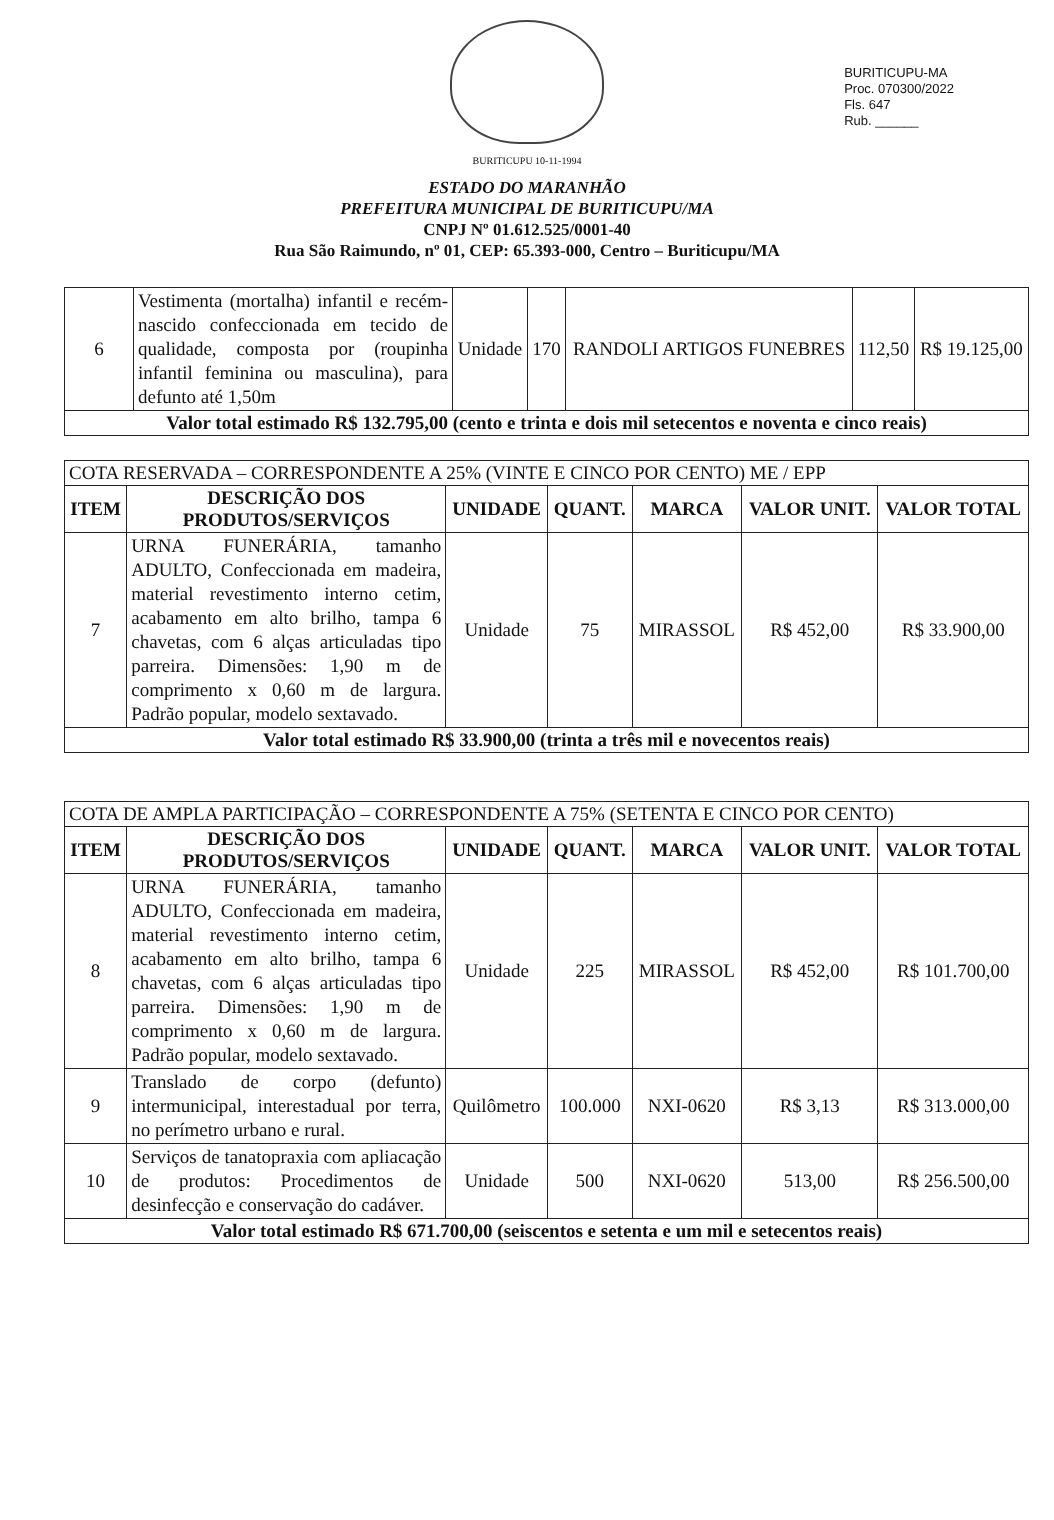BURITICUPU-MA
Proc. 070300/2022
Fls. 647
Rub. ______
BURITICUPU 10-11-1994
ESTADO DO MARANHÃO
PREFEITURA MUNICIPAL DE BURITICUPU/MA
CNPJ Nº 01.612.525/0001-40
Rua São Raimundo, nº 01, CEP: 65.393-000, Centro – Buriticupu/MA
| 6 | Vestimenta (mortalha) infantil e recém-nascido confeccionada em tecido de qualidade, composta por (roupinha infantil feminina ou masculina), para defunto até 1,50m | Unidade | 170 | RANDOLI ARTIGOS FUNEBRES | 112,50 | R$ 19.125,00 |
| Valor total estimado R$ 132.795,00 (cento e trinta e dois mil setecentos e noventa e cinco reais) | | | | | | |
| COTA RESERVADA – CORRESPONDENTE A 25% (VINTE E CINCO POR CENTO) ME / EPP | | | | | | |
| ITEM | DESCRIÇÃO DOS PRODUTOS/SERVIÇOS | UNIDADE | QUANT. | MARCA | VALOR UNIT. | VALOR TOTAL |
| 7 | URNA FUNERÁRIA, tamanho ADULTO, Confeccionada em madeira, material revestimento interno cetim, acabamento em alto brilho, tampa 6 chavetas, com 6 alças articuladas tipo parreira. Dimensões: 1,90 m de comprimento x 0,60 m de largura. Padrão popular, modelo sextavado. | Unidade | 75 | MIRASSOL | R$ 452,00 | R$ 33.900,00 |
| Valor total estimado R$ 33.900,00 (trinta a três mil e novecentos reais) | | | | | | |
| COTA DE AMPLA PARTICIPAÇÃO – CORRESPONDENTE A 75% (SETENTA E CINCO POR CENTO) | | | | | | |
| ITEM | DESCRIÇÃO DOS PRODUTOS/SERVIÇOS | UNIDADE | QUANT. | MARCA | VALOR UNIT. | VALOR TOTAL |
| 8 | URNA FUNERÁRIA, tamanho ADULTO, Confeccionada em madeira, material revestimento interno cetim, acabamento em alto brilho, tampa 6 chavetas, com 6 alças articuladas tipo parreira. Dimensões: 1,90 m de comprimento x 0,60 m de largura. Padrão popular, modelo sextavado. | Unidade | 225 | MIRASSOL | R$ 452,00 | R$ 101.700,00 |
| 9 | Translado de corpo (defunto) intermunicipal, interestadual por terra, no perímetro urbano e rural. | Quilômetro | 100.000 | NXI-0620 | R$ 3,13 | R$ 313.000,00 |
| 10 | Serviços de tanatopraxia com apliacação de produtos: Procedimentos de desinfecção e conservação do cadáver. | Unidade | 500 | NXI-0620 | 513,00 | R$ 256.500,00 |
| Valor total estimado R$ 671.700,00 (seiscentos e setenta e um mil e setecentos reais) | | | | | | |